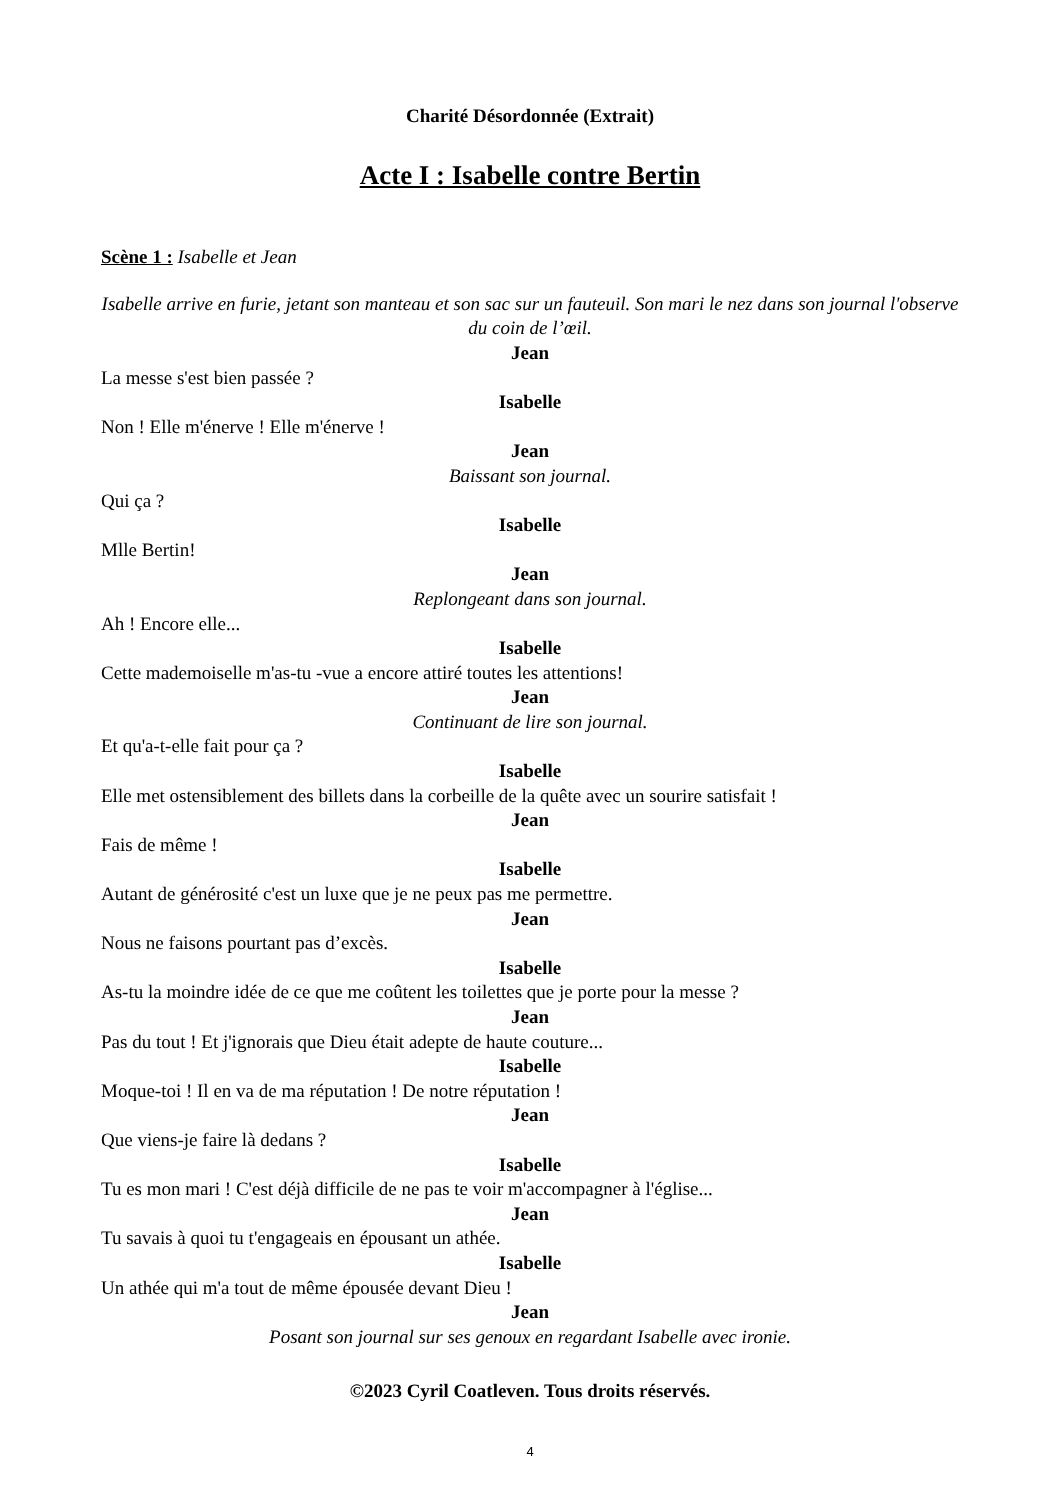Charité Désordonnée (Extrait)
Acte I : Isabelle contre Bertin
Scène 1 : Isabelle et Jean
Isabelle arrive en furie, jetant son manteau et son sac sur un fauteuil. Son mari le nez dans son journal l'observe du coin de l’œil.
Jean
La messe s'est bien passée ?
Isabelle
Non ! Elle m'énerve ! Elle m'énerve !
Jean
Baissant son journal.
Qui ça ?
Isabelle
Mlle Bertin!
Jean
Replongeant dans son journal.
Ah ! Encore elle...
Isabelle
Cette mademoiselle m'as-tu -vue a encore attiré toutes les attentions!
Jean
Continuant de lire son journal.
Et qu'a-t-elle fait pour ça ?
Isabelle
Elle met ostensiblement des billets dans la corbeille de la quête avec un sourire satisfait !
Jean
Fais de même !
Isabelle
Autant de générosité c'est un luxe que je ne peux pas me permettre.
Jean
Nous ne faisons pourtant pas d’excès.
Isabelle
As-tu la moindre idée de ce que me coûtent les toilettes que je porte pour la messe ?
Jean
Pas du tout ! Et j'ignorais que Dieu était adepte de haute couture...
Isabelle
Moque-toi ! Il en va de ma réputation ! De notre réputation !
Jean
Que viens-je faire là dedans ?
Isabelle
Tu es mon mari ! C'est déjà difficile de ne pas te voir m'accompagner à l'église...
Jean
Tu savais à quoi tu t'engageais en épousant un athée.
Isabelle
Un athée qui m'a tout de même épousée devant Dieu !
Jean
Posant son journal sur ses genoux en regardant Isabelle avec ironie.
©2023 Cyril Coatleven. Tous droits réservés.
4